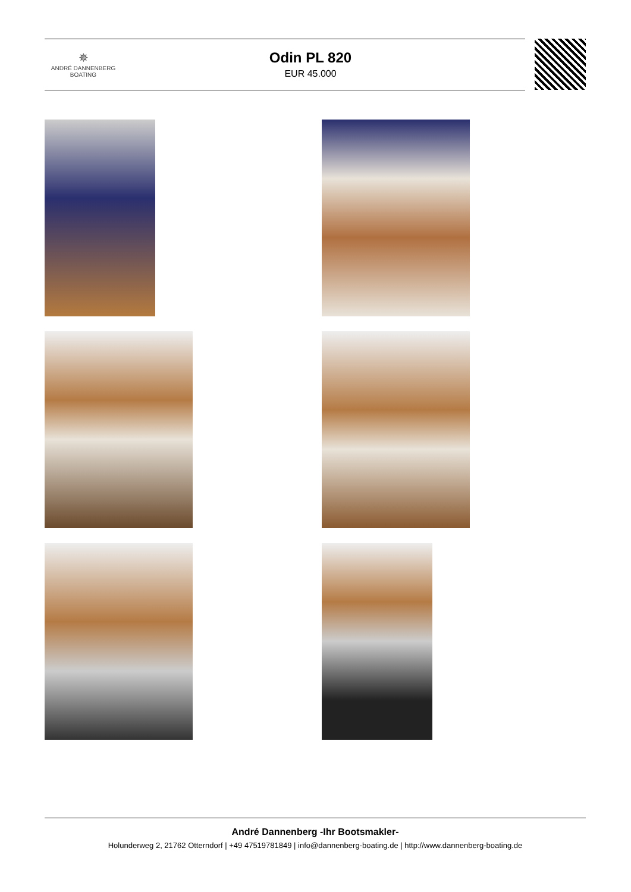✵
ANDRÉ DANNENBERG
BOATING
Odin PL 820
EUR 45.000
André Dannenberg -Ihr Bootsmakler-
Holunderweg 2, 21762 Otterndorf | +49 47519781849 | info@dannenberg-boating.de | http://www.dannenberg-boating.de